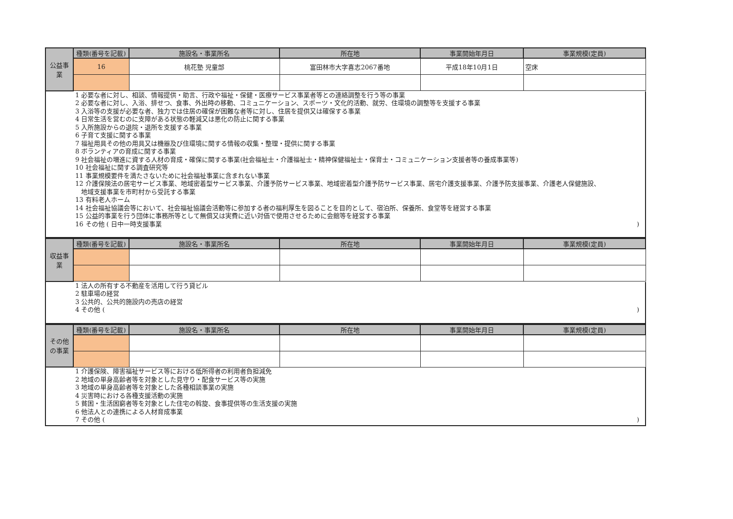| 公益事業 | 種類(番号を記載) | 施設名・事業所名 | 所在地 | 事業開始年月日 | 事業規模(定員) |
| | 16 | 桃花塾 児童部 | 富田林市大字喜志2067番地 | 平成18年10月1日 | 空床 |
1 必要な者に対し、相談、情報提供・助言、行政や福祉・保健・医療サービス事業者等との連絡調整を行う等の事業
2 必要な者に対し、入浴、排せつ、食事、外出時の移動、コミュニケーション、スポーツ・文化的活動、就労、住環境の調整等を支援する事業
3 入浴等の支援が必要な者、独力では住居の確保が困難な者等に対し、住居を提供又は確保する事業
4 日常生活を営むのに支障がある状態の軽減又は悪化の防止に関する事業
5 入所施設からの退院・退所を支援する事業
6 子育て支援に関する事業
7 福祉用具その他の用具又は機器及び住環境に関する情報の収集・整理・提供に関する事業
8 ボランティアの育成に関する事業
9 社会福祉の増進に資する人材の育成・確保に関する事業(社会福祉士・介護福祉士・精神保健福祉士・保育士・コミュニケーション支援者等の養成事業等)
10 社会福祉に関する調査研究等
11 事業規模要件を満たさないために社会福祉事業に含まれない事業
12 介護保険法の居宅サービス事業、地域密着型サービス事業、介護予防サービス事業、地域密着型介護予防サービス事業、居宅介護支援事業、介護予防支援事業、介護老人保健施設、
地域支援事業を市町村から受託する事業
13 有料老人ホーム
14 社会福祉協議会等において、社会福祉協議会活動等に参加する者の福利厚生を図ることを目的として、宿泊所、保養所、食堂等を経営する事業
15 公益的事業を行う団体に事務所等として無償又は実費に近い対価で使用させるために会館等を経営する事業
16 その他 ( 日中一時支援事業)
| 収益事業 | 種類(番号を記載) | 施設名・事業所名 | 所在地 | 事業開始年月日 | 事業規模(定員) |
1 法人の所有する不動産を活用して行う貸ビル
2 駐車場の経営
3 公共的、公共的施設内の売店の経営
4 その他 ()
| その他の事業 | 種類(番号を記載) | 施設名・事業所名 | 所在地 | 事業開始年月日 | 事業規模(定員) |
1 介護保険、障害福祉サービス等における低所得者の利用者負担減免
2 地域の単身高齢者等を対象とした見守り・配食サービス等の実施
3 地域の単身高齢者等を対象とした各種相談事業の実施
4 災害時における各種支援活動の実施
5 貧困・生活困窮者等を対象とした住宅の斡旋、食事提供等の生活支援の実施
6 他法人との連携による人材育成事業
7 その他 ()